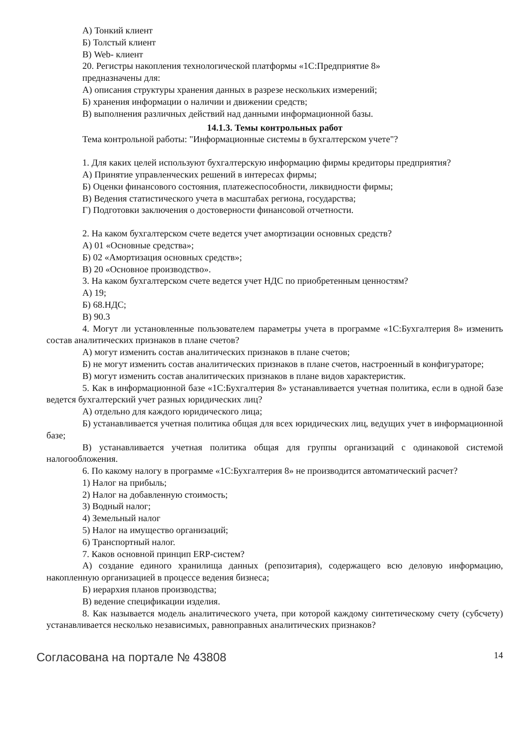А) Тонкий клиент
Б) Толстый клиент
В) Web- клиент
20. Регистры накопления технологической платформы «1С:Предприятие 8»
предназначены для:
А) описания структуры хранения данных в разрезе нескольких измерений;
Б) хранения информации о наличии и движении средств;
В) выполнения различных действий над данными информационной базы.
14.1.3. Темы контрольных работ
Тема контрольной работы: "Информационные системы в бухгалтерском учете"?
1. Для каких целей используют бухгалтерскую информацию фирмы кредиторы предприятия?
А) Принятие управленческих решений в интересах фирмы;
Б) Оценки финансового состояния, платежеспособности, ликвидности фирмы;
В) Ведения статистического учета в масштабах региона, государства;
Г) Подготовки заключения о достоверности финансовой отчетности.
2. На каком бухгалтерском счете ведется учет амортизации основных средств?
А) 01 «Основные средства»;
Б) 02 «Амортизация основных средств»;
В) 20 «Основное производство».
3. На каком бухгалтерском счете ведется учет НДС по приобретенным ценностям?
А) 19;
Б) 68.НДС;
В) 90.3
4. Могут ли установленные пользователем параметры учета в программе «1С:Бухгалтерия 8» изменить состав аналитических признаков в плане счетов?
А) могут изменить состав аналитических признаков в плане счетов;
Б) не могут изменить состав аналитических признаков в плане счетов, настроенный в конфигураторе;
В) могут изменить состав аналитических признаков в плане видов характеристик.
5. Как в информационной базе «1С:Бухгалтерия 8» устанавливается учетная политика, если в одной базе ведется бухгалтерский учет разных юридических лиц?
А) отдельно для каждого юридического лица;
Б) устанавливается учетная политика общая для всех юридических лиц, ведущих учет в информационной базе;
В) устанавливается учетная политика общая для группы организаций с одинаковой системой налогообложения.
6. По какому налогу в программе «1С:Бухгалтерия 8» не производится автоматический расчет?
1) Налог на прибыль;
2) Налог на добавленную стоимость;
3) Водный налог;
4) Земельный налог
5) Налог на имущество организаций;
6) Транспортный налог.
7. Каков основной принцип ERP-систем?
А) создание единого хранилища данных (репозитария), содержащего всю деловую информацию, накопленную организацией в процессе ведения бизнеса;
Б) иерархия планов производства;
В) ведение спецификации изделия.
8. Как называется модель аналитического учета, при которой каждому синтетическому счету (субсчету) устанавливается несколько независимых, равноправных аналитических признаков?
Согласована на портале № 43808 14